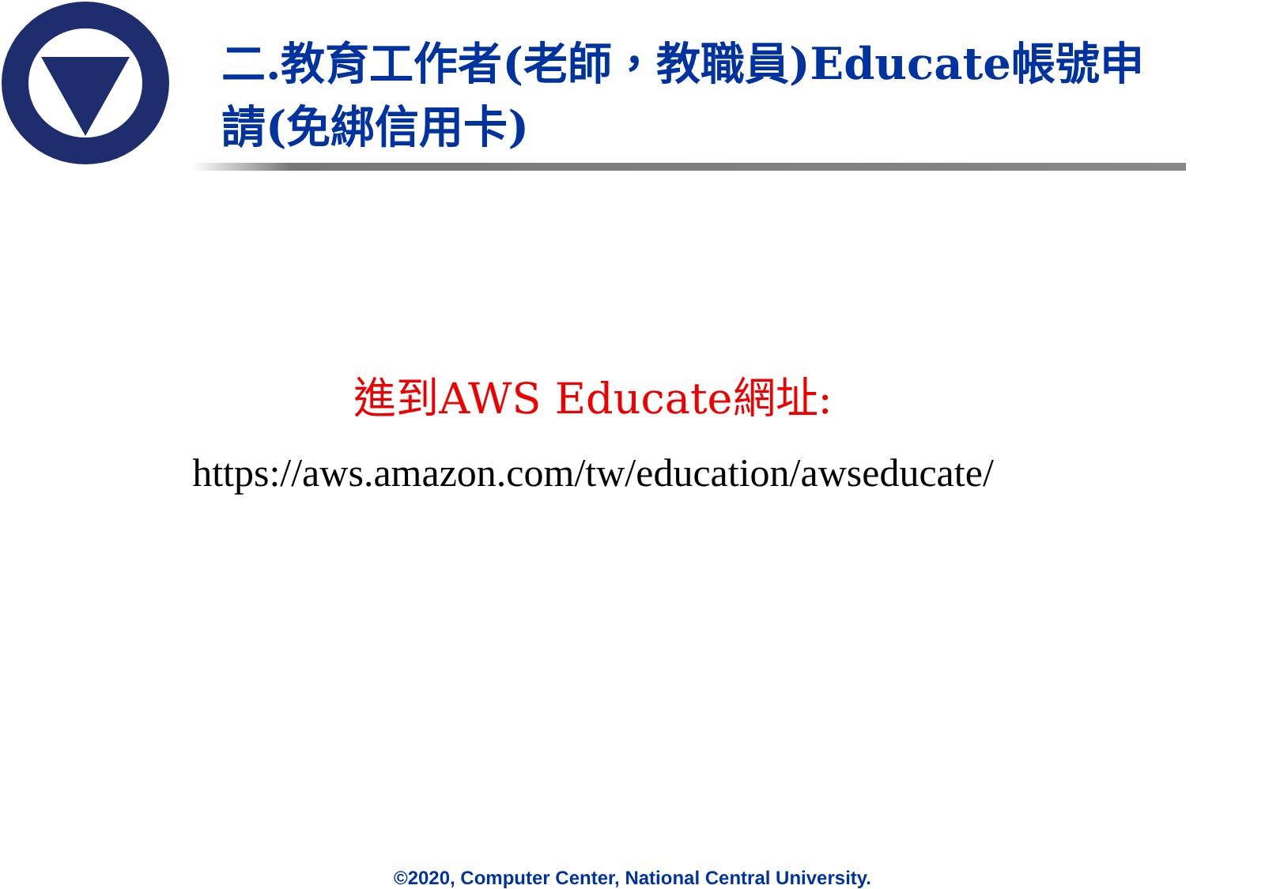二.教育工作者(老師，教職員)Educate帳號申請(免綁信用卡)
進到AWS Educate網址:
https://aws.amazon.com/tw/education/awseducate/
©2020, Computer Center, National Central University.